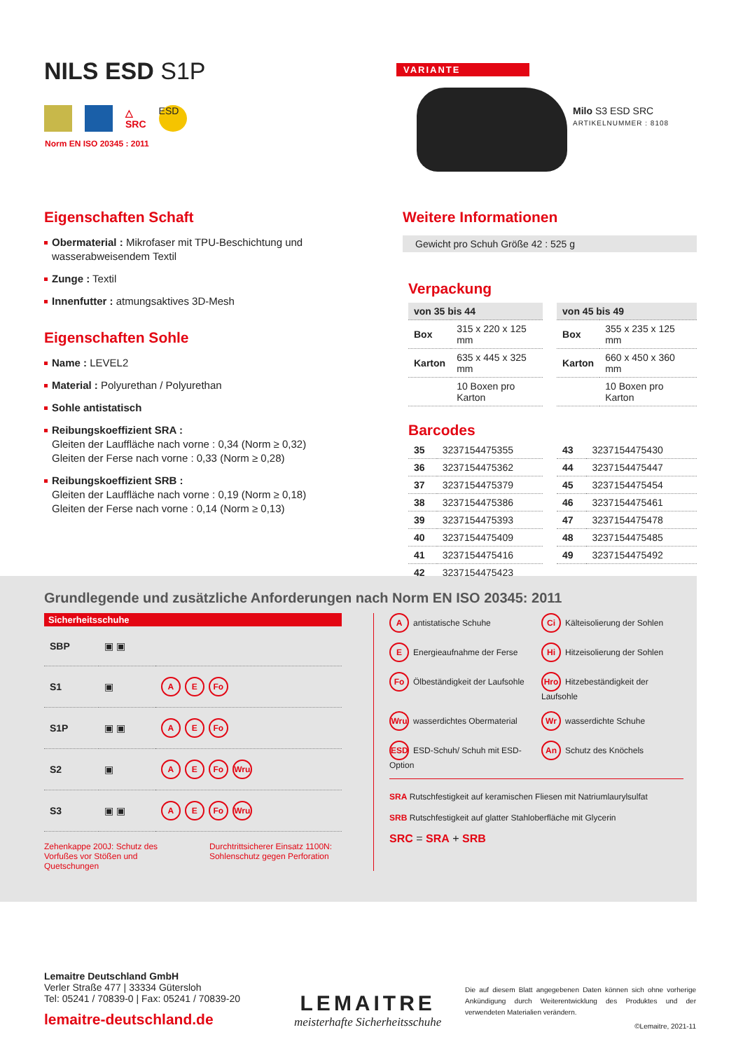NILS ESD S1P
△
SRC
ESD
Norm EN ISO 20345 : 2011
VARIANTE
Milo S3 ESD SRC
ARTIKELNUMMER : 8108
Eigenschaften Schaft
Obermaterial : Mikrofaser mit TPU-Beschichtung und wasserabweisendem Textil
Zunge : Textil
Innenfutter : atmungsaktives 3D-Mesh
Eigenschaften Sohle
Name : LEVEL2
Material : Polyurethan / Polyurethan
Sohle antistatisch
Reibungskoeffizient SRA :
Gleiten der Lauffläche nach vorne : 0,34 (Norm ≥ 0,32)
Gleiten der Ferse nach vorne : 0,33 (Norm ≥ 0,28)
Reibungskoeffizient SRB :
Gleiten der Lauffläche nach vorne : 0,19 (Norm ≥ 0,18)
Gleiten der Ferse nach vorne : 0,14 (Norm ≥ 0,13)
Weitere Informationen
Gewicht pro Schuh Größe 42 : 525 g
Verpackung
| von 35 bis 44 | |
| --- | --- |
| Box | 315 x 220 x 125 mm |
| Karton | 635 x 445 x 325 mm |
| | 10 Boxen pro Karton |
| von 45 bis 49 | |
| --- | --- |
| Box | 355 x 235 x 125 mm |
| Karton | 660 x 450 x 360 mm |
| | 10 Boxen pro Karton |
Barcodes
| 35 | 3237154475355 |
| 36 | 3237154475362 |
| 37 | 3237154475379 |
| 38 | 3237154475386 |
| 39 | 3237154475393 |
| 40 | 3237154475409 |
| 41 | 3237154475416 |
| 42 | 3237154475423 |
| 43 | 3237154475430 |
| 44 | 3237154475447 |
| 45 | 3237154475454 |
| 46 | 3237154475461 |
| 47 | 3237154475478 |
| 48 | 3237154475485 |
| 49 | 3237154475492 |
Grundlegende und zusätzliche Anforderungen nach Norm EN ISO 20345: 2011
Sicherheitsschuhe
| SBP | ▣ ▣ | |
| S1 | ▣ | A E Fo |
| S1P | ▣ ▣ | A E Fo |
| S2 | ▣ | A E Fo Wru |
| S3 | ▣ ▣ | A E Fo Wru |
Zehenkappe 200J: Schutz des Vorfußes vor Stößen und Quetschungen
Durchtrittsicherer Einsatz 1100N: Sohlenschutz gegen Perforation
Aantistatische Schuhe
Ci Kälteisolierung der Sohlen
E Energieaufnahme der Ferse
Hi Hitzeisolierung der Sohlen
Fo Ölbeständigkeit der Laufsohle
Hro Hitzebeständigkeit der Laufsohle
Wru wasserdichtes Obermaterial
Wr wasserdichte Schuhe
ESD ESD-Schuh/ Schuh mit ESD-Option
An Schutz des Knöchels
SRA Rutschfestigkeit auf keramischen Fliesen mit Natriumlaurylsulfat
SRB Rutschfestigkeit auf glatter Stahloberfläche mit Glycerin
SRC = SRA + SRB
Lemaitre Deutschland GmbH
Verler Straße 477 | 33334 Gütersloh
Tel: 05241 / 70839-0 | Fax: 05241 / 70839-20
lemaitre-deutschland.de
LEMAITRE
meisterhafte Sicherheitsschuhe
Die auf diesem Blatt angegebenen Daten können sich ohne vorherige Ankündigung durch Weiterentwicklung des Produktes und der verwendeten Materialien verändern.
©Lemaitre, 2021-11